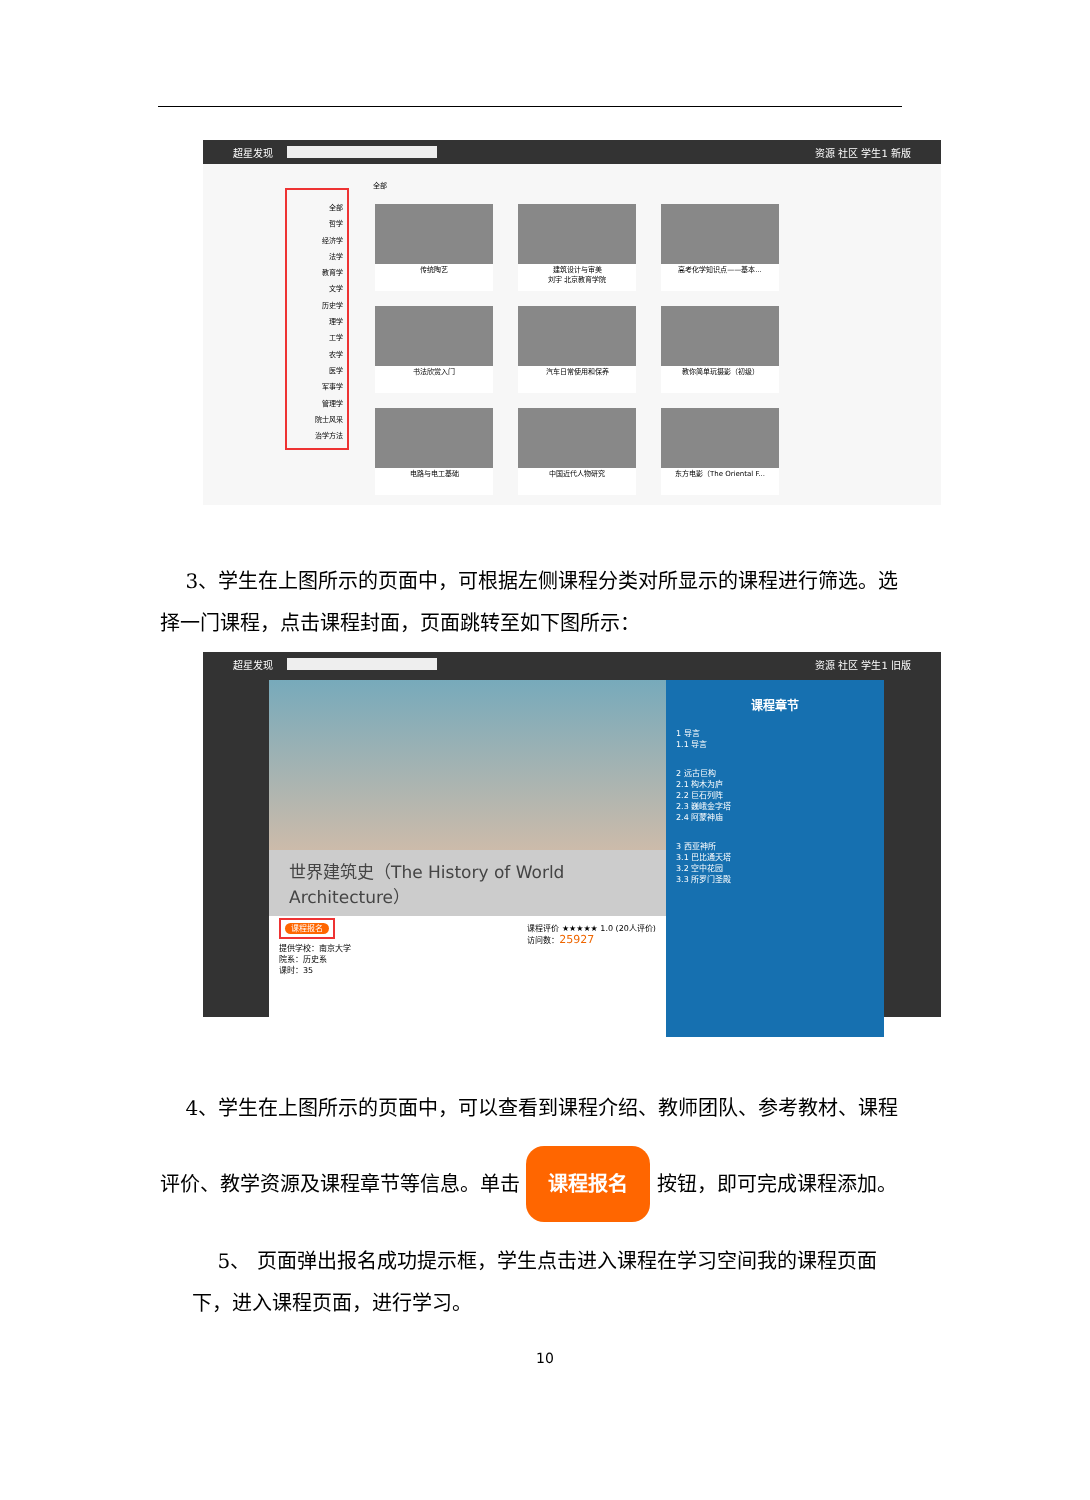超星发现 资源 社区 学生1 新版
全部
全部
哲学
经济学
法学
教育学
文学
历史学
理学
工学
农学
医学
军事学
管理学
院士风采
治学方法
传统陶艺
建筑设计与审美
刘宇 北京教育学院
高考化学知识点——基本...
书法欣赏入门
汽车日常使用和保养
教你简单玩摄影（初级）
电路与电工基础
中国近代人物研究
东方电影（The Oriental F...
3、学生在上图所示的页面中，可根据左侧课程分类对所显示的课程进行筛选。选择一门课程，点击课程封面，页面跳转至如下图所示：
超星发现 资源 社区 学生1 旧版
世界建筑史（The History of World Architecture）
课程报名 课程评价 ★★★★★ 1.0 (20人评价)
访问数：25927
提供学校：南京大学
院系：历史系
课时：35
课程章节
1 导言
1.1 导言
2 远古巨构
2.1 构木为庐
2.2 巨石列阵
2.3 巍峨金字塔
2.4 阿蒙神庙
3 西亚神所
3.1 巴比通天塔
3.2 空中花园
3.3 所罗门圣殿
4、学生在上图所示的页面中，可以查看到课程介绍、教师团队、参考教材、课程评价、教学资源及课程章节等信息。单击 课程报名 按钮，即可完成课程添加。
5、 页面弹出报名成功提示框，学生点击进入课程在学习空间我的课程页面下，进入课程页面，进行学习。
10